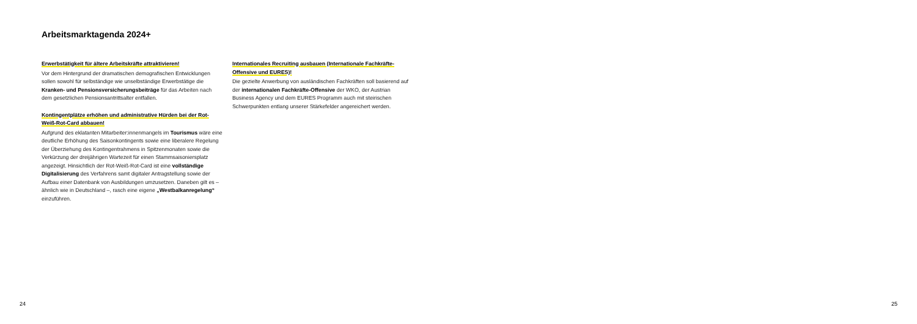Arbeitsmarktagenda 2024+
Erwerbstätigkeit für ältere Arbeitskräfte attraktivieren!
Vor dem Hintergrund der dramatischen demografischen Entwicklungen sollen sowohl für selbständige wie unselbständige Erwerbstätige die Kranken- und Pensionsversicherungsbeiträge für das Arbeiten nach dem gesetzlichen Pensionsantrittsalter entfallen.
Kontingentplätze erhöhen und administrative Hürden bei der Rot-Weiß-Rot-Card abbauen!
Aufgrund des eklatanten Mitarbeiter:innenmangels im Tourismus wäre eine deutliche Erhöhung des Saisonkontingents sowie eine liberalere Regelung der Überziehung des Kontingentrahmens in Spitzenmonaten sowie die Verkürzung der dreijährigen Wartezeit für einen Stammsaisoniersplatz angezeigt. Hinsichtlich der Rot-Weiß-Rot-Card ist eine vollständige Digitalisierung des Verfahrens samt digitaler Antragstellung sowie der Aufbau einer Datenbank von Ausbildungen umzusetzen. Daneben gilt es – ähnlich wie in Deutschland –, rasch eine eigene „Westbalkanregelung“ einzuführen.
Internationales Recruiting ausbauen (Internationale Fachkräfte-Offensive und EURES)!
Die gezielte Anwerbung von ausländischen Fachkräften soll basierend auf der internationalen Fachkräfte-Offensive der WKO, der Austrian Business Agency und dem EURES Programm auch mit steirischen Schwerpunkten entlang unserer Stärkefelder angereichert werden.
24 25